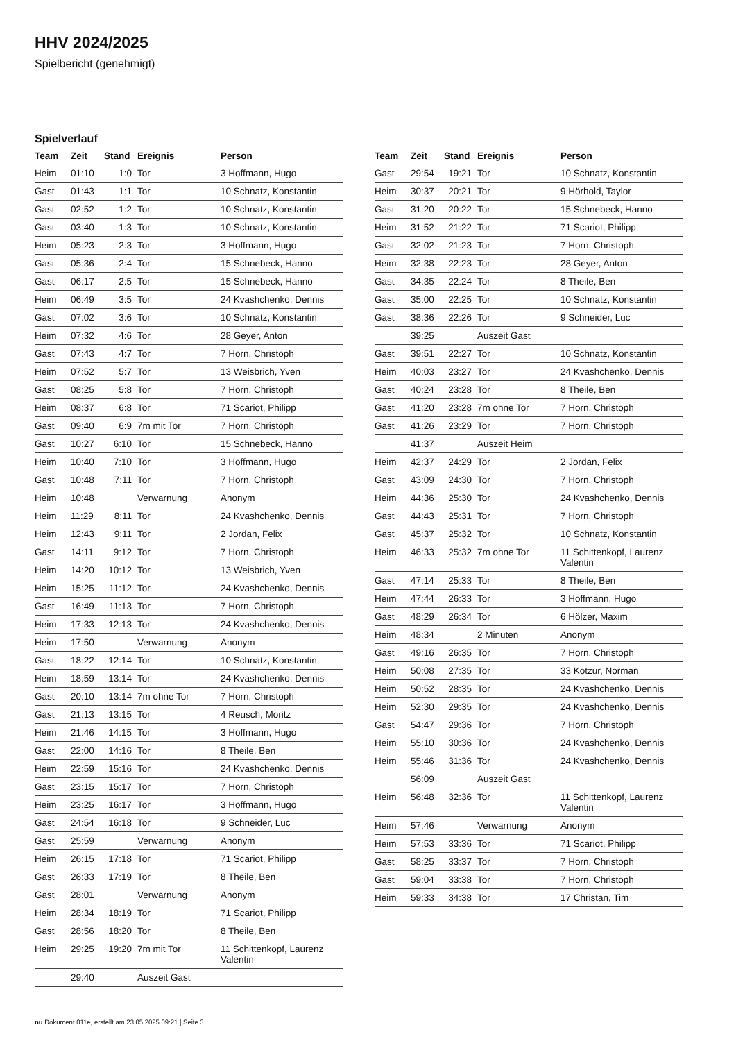HHV 2024/2025
Spielbericht (genehmigt)
Spielverlauf
| Team | Zeit | Stand | Ereignis | Person |
| --- | --- | --- | --- | --- |
| Heim | 01:10 | 1:0 | Tor | 3 Hoffmann, Hugo |
| Gast | 01:43 | 1:1 | Tor | 10 Schnatz, Konstantin |
| Gast | 02:52 | 1:2 | Tor | 10 Schnatz, Konstantin |
| Gast | 03:40 | 1:3 | Tor | 10 Schnatz, Konstantin |
| Heim | 05:23 | 2:3 | Tor | 3 Hoffmann, Hugo |
| Gast | 05:36 | 2:4 | Tor | 15 Schnebeck, Hanno |
| Gast | 06:17 | 2:5 | Tor | 15 Schnebeck, Hanno |
| Heim | 06:49 | 3:5 | Tor | 24 Kvashchenko, Dennis |
| Gast | 07:02 | 3:6 | Tor | 10 Schnatz, Konstantin |
| Heim | 07:32 | 4:6 | Tor | 28 Geyer, Anton |
| Gast | 07:43 | 4:7 | Tor | 7 Horn, Christoph |
| Heim | 07:52 | 5:7 | Tor | 13 Weisbrich, Yven |
| Gast | 08:25 | 5:8 | Tor | 7 Horn, Christoph |
| Heim | 08:37 | 6:8 | Tor | 71 Scariot, Philipp |
| Gast | 09:40 | 6:9 | 7m mit Tor | 7 Horn, Christoph |
| Gast | 10:27 | 6:10 | Tor | 15 Schnebeck, Hanno |
| Heim | 10:40 | 7:10 | Tor | 3 Hoffmann, Hugo |
| Gast | 10:48 | 7:11 | Tor | 7 Horn, Christoph |
| Heim | 10:48 | | Verwarnung | Anonym |
| Heim | 11:29 | 8:11 | Tor | 24 Kvashchenko, Dennis |
| Heim | 12:43 | 9:11 | Tor | 2 Jordan, Felix |
| Gast | 14:11 | 9:12 | Tor | 7 Horn, Christoph |
| Heim | 14:20 | 10:12 | Tor | 13 Weisbrich, Yven |
| Heim | 15:25 | 11:12 | Tor | 24 Kvashchenko, Dennis |
| Gast | 16:49 | 11:13 | Tor | 7 Horn, Christoph |
| Heim | 17:33 | 12:13 | Tor | 24 Kvashchenko, Dennis |
| Heim | 17:50 | | Verwarnung | Anonym |
| Gast | 18:22 | 12:14 | Tor | 10 Schnatz, Konstantin |
| Heim | 18:59 | 13:14 | Tor | 24 Kvashchenko, Dennis |
| Gast | 20:10 | 13:14 | 7m ohne Tor | 7 Horn, Christoph |
| Gast | 21:13 | 13:15 | Tor | 4 Reusch, Moritz |
| Heim | 21:46 | 14:15 | Tor | 3 Hoffmann, Hugo |
| Gast | 22:00 | 14:16 | Tor | 8 Theile, Ben |
| Heim | 22:59 | 15:16 | Tor | 24 Kvashchenko, Dennis |
| Gast | 23:15 | 15:17 | Tor | 7 Horn, Christoph |
| Heim | 23:25 | 16:17 | Tor | 3 Hoffmann, Hugo |
| Gast | 24:54 | 16:18 | Tor | 9 Schneider, Luc |
| Gast | 25:59 | | Verwarnung | Anonym |
| Heim | 26:15 | 17:18 | Tor | 71 Scariot, Philipp |
| Gast | 26:33 | 17:19 | Tor | 8 Theile, Ben |
| Gast | 28:01 | | Verwarnung | Anonym |
| Heim | 28:34 | 18:19 | Tor | 71 Scariot, Philipp |
| Gast | 28:56 | 18:20 | Tor | 8 Theile, Ben |
| Heim | 29:25 | 19:20 | 7m mit Tor | 11 Schittenkopf, Laurenz Valentin |
| | 29:40 | | Auszeit Gast | |
| Team | Zeit | Stand | Ereignis | Person |
| --- | --- | --- | --- | --- |
| Gast | 29:54 | 19:21 | Tor | 10 Schnatz, Konstantin |
| Heim | 30:37 | 20:21 | Tor | 9 Hörhold, Taylor |
| Gast | 31:20 | 20:22 | Tor | 15 Schnebeck, Hanno |
| Heim | 31:52 | 21:22 | Tor | 71 Scariot, Philipp |
| Gast | 32:02 | 21:23 | Tor | 7 Horn, Christoph |
| Heim | 32:38 | 22:23 | Tor | 28 Geyer, Anton |
| Gast | 34:35 | 22:24 | Tor | 8 Theile, Ben |
| Gast | 35:00 | 22:25 | Tor | 10 Schnatz, Konstantin |
| Gast | 38:36 | 22:26 | Tor | 9 Schneider, Luc |
| | 39:25 | | Auszeit Gast | |
| Gast | 39:51 | 22:27 | Tor | 10 Schnatz, Konstantin |
| Heim | 40:03 | 23:27 | Tor | 24 Kvashchenko, Dennis |
| Gast | 40:24 | 23:28 | Tor | 8 Theile, Ben |
| Gast | 41:20 | 23:28 | 7m ohne Tor | 7 Horn, Christoph |
| Gast | 41:26 | 23:29 | Tor | 7 Horn, Christoph |
| | 41:37 | | Auszeit Heim | |
| Heim | 42:37 | 24:29 | Tor | 2 Jordan, Felix |
| Gast | 43:09 | 24:30 | Tor | 7 Horn, Christoph |
| Heim | 44:36 | 25:30 | Tor | 24 Kvashchenko, Dennis |
| Gast | 44:43 | 25:31 | Tor | 7 Horn, Christoph |
| Gast | 45:37 | 25:32 | Tor | 10 Schnatz, Konstantin |
| Heim | 46:33 | 25:32 | 7m ohne Tor | 11 Schittenkopf, Laurenz Valentin |
| Gast | 47:14 | 25:33 | Tor | 8 Theile, Ben |
| Heim | 47:44 | 26:33 | Tor | 3 Hoffmann, Hugo |
| Gast | 48:29 | 26:34 | Tor | 6 Hölzer, Maxim |
| Heim | 48:34 | | 2 Minuten | Anonym |
| Gast | 49:16 | 26:35 | Tor | 7 Horn, Christoph |
| Heim | 50:08 | 27:35 | Tor | 33 Kotzur, Norman |
| Heim | 50:52 | 28:35 | Tor | 24 Kvashchenko, Dennis |
| Heim | 52:30 | 29:35 | Tor | 24 Kvashchenko, Dennis |
| Gast | 54:47 | 29:36 | Tor | 7 Horn, Christoph |
| Heim | 55:10 | 30:36 | Tor | 24 Kvashchenko, Dennis |
| Heim | 55:46 | 31:36 | Tor | 24 Kvashchenko, Dennis |
| | 56:09 | | Auszeit Gast | |
| Heim | 56:48 | 32:36 | Tor | 11 Schittenkopf, Laurenz Valentin |
| Heim | 57:46 | | Verwarnung | Anonym |
| Heim | 57:53 | 33:36 | Tor | 71 Scariot, Philipp |
| Gast | 58:25 | 33:37 | Tor | 7 Horn, Christoph |
| Gast | 59:04 | 33:38 | Tor | 7 Horn, Christoph |
| Heim | 59:33 | 34:38 | Tor | 17 Christan, Tim |
nu.Dokument 011e, erstellt am 23.05.2025 09:21 | Seite 3